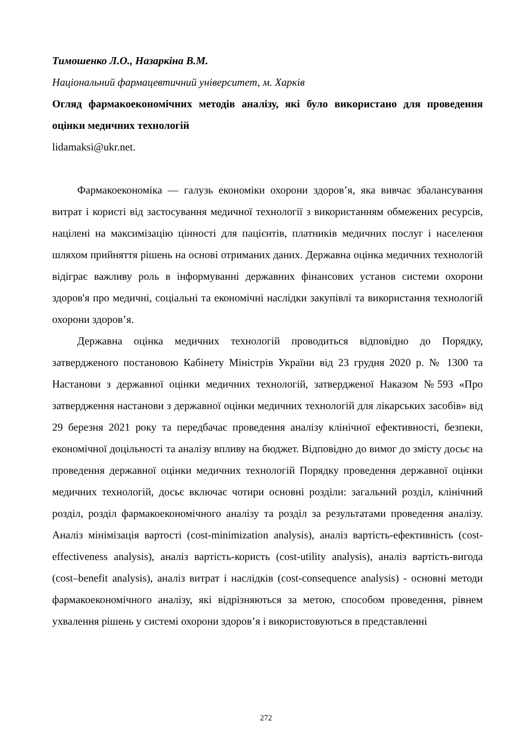Тимошенко Л.О., Назаркіна В.М.
Національний фармацевтичний університет, м. Харків
Огляд фармакоекономічних методів аналізу, які було використано для проведення оцінки медичних технологій
lidamaksi@ukr.net.
Фармакоекономіка — галузь економіки охорони здоров’я, яка вивчає збалансування витрат і користі від застосування медичної технології з використанням обмежених ресурсів, націлені на максимізацію цінності для пацієнтів, платників медичних послуг і населення шляхом прийняття рішень на основі отриманих даних. Державна оцінка медичних технологій відіграє важливу роль в інформуванні державних фінансових установ системи охорони здоров'я про медичні, соціальні та економічні наслідки закупівлі та використання технологій охорони здоров’я.
Державна оцінка медичних технологій проводиться відповідно до Порядку, затвердженого постановою Кабінету Міністрів України від 23 грудня 2020 р. № 1300 та Настанови з державної оцінки медичних технологій, затвердженої Наказом №593 «Про затвердження настанови з державної оцінки медичних технологій для лікарських засобів» від 29 березня 2021 року та передбачає проведення аналізу клінічної ефективності, безпеки, економічної доцільності та аналізу впливу на бюджет. Відповідно до вимог до змісту досьє на проведення державної оцінки медичних технологій Порядку проведення державної оцінки медичних технологій, досьє включає чотири основні розділи: загальний розділ, клінічний розділ, розділ фармакоекономічного аналізу та розділ за результатами проведення аналізу. Аналіз мінімізація вартості (cost-minimization analysis), аналіз вартість-ефективність (cost-effectiveness analysis), аналіз вартість-користь (cost-utility analysis), аналіз вартість-вигода (cost–benefit analysis), аналіз витрат і наслідків (cost-consequence analysis) - основні методи фармакоекономічного аналізу, які відрізняються за метою, способом проведення, рівнем ухвалення рішень у системі охорони здоров’я і використовуються в представленні
272